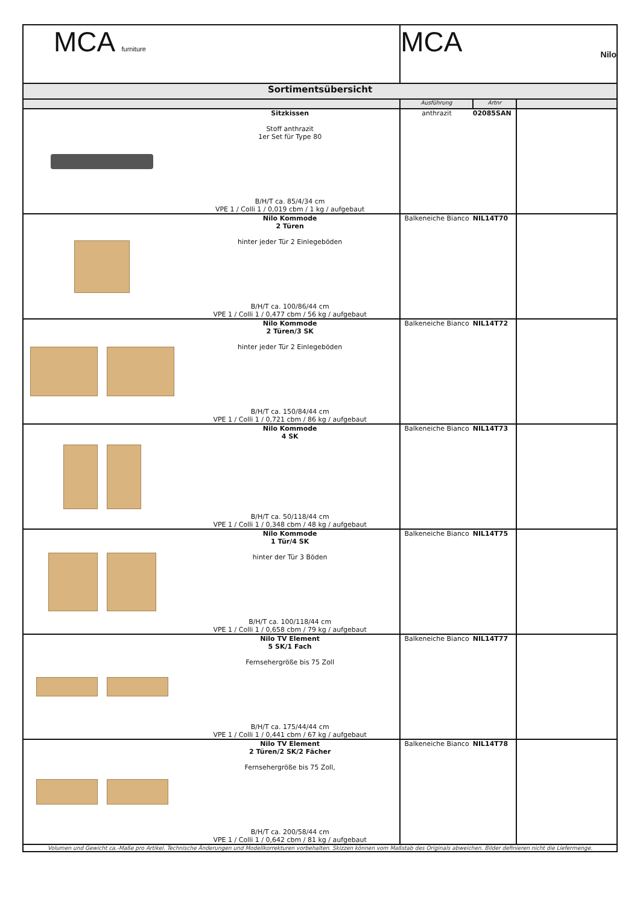| MCA furniture | MCA Nilo | | |
| Sortimentsübersicht | | | |
| | Ausführung | Artnr | |
| Sitzkissen Stoff anthrazit 1er Set für Type 80 B/H/T ca. 85/4/34 cm VPE 1 / Colli 1 / 0,019 cbm / 1 kg / aufgebaut | anthrazit | 02085SAN | |
| Nilo Kommode 2 Türen hinter jeder Tür 2 Einlegeböden B/H/T ca. 100/86/44 cm VPE 1 / Colli 1 / 0,477 cbm / 56 kg / aufgebaut | Balkeneiche Bianco | NIL14T70 | |
| Nilo Kommode 2 Türen/3 SK hinter jeder Tür 2 Einlegeböden B/H/T ca. 150/84/44 cm VPE 1 / Colli 1 / 0,721 cbm / 86 kg / aufgebaut | Balkeneiche Bianco | NIL14T72 | |
| Nilo Kommode 4 SK B/H/T ca. 50/118/44 cm VPE 1 / Colli 1 / 0,348 cbm / 48 kg / aufgebaut | Balkeneiche Bianco | NIL14T73 | |
| Nilo Kommode 1 Tür/4 SK hinter der Tür 3 Böden B/H/T ca. 100/118/44 cm VPE 1 / Colli 1 / 0,658 cbm / 79 kg / aufgebaut | Balkeneiche Bianco | NIL14T75 | |
| Nilo TV Element 5 SK/1 Fach Fernsehergröße bis 75 Zoll B/H/T ca. 175/44/44 cm VPE 1 / Colli 1 / 0,441 cbm / 67 kg / aufgebaut | Balkeneiche Bianco | NIL14T77 | |
| Nilo TV Element 2 Türen/2 SK/2 Fächer Fernsehergröße bis 75 Zoll, B/H/T ca. 200/58/44 cm VPE 1 / Colli 1 / 0,642 cbm / 81 kg / aufgebaut | Balkeneiche Bianco | NIL14T78 | |
| Volumen und Gewicht ca.-Maße pro Artikel. Technische Änderungen und Modellkorrekturen vorbehalten. Skizzen können vom Maßstab des Originals abweichen. Bilder definieren nicht die Liefermenge. | | | |